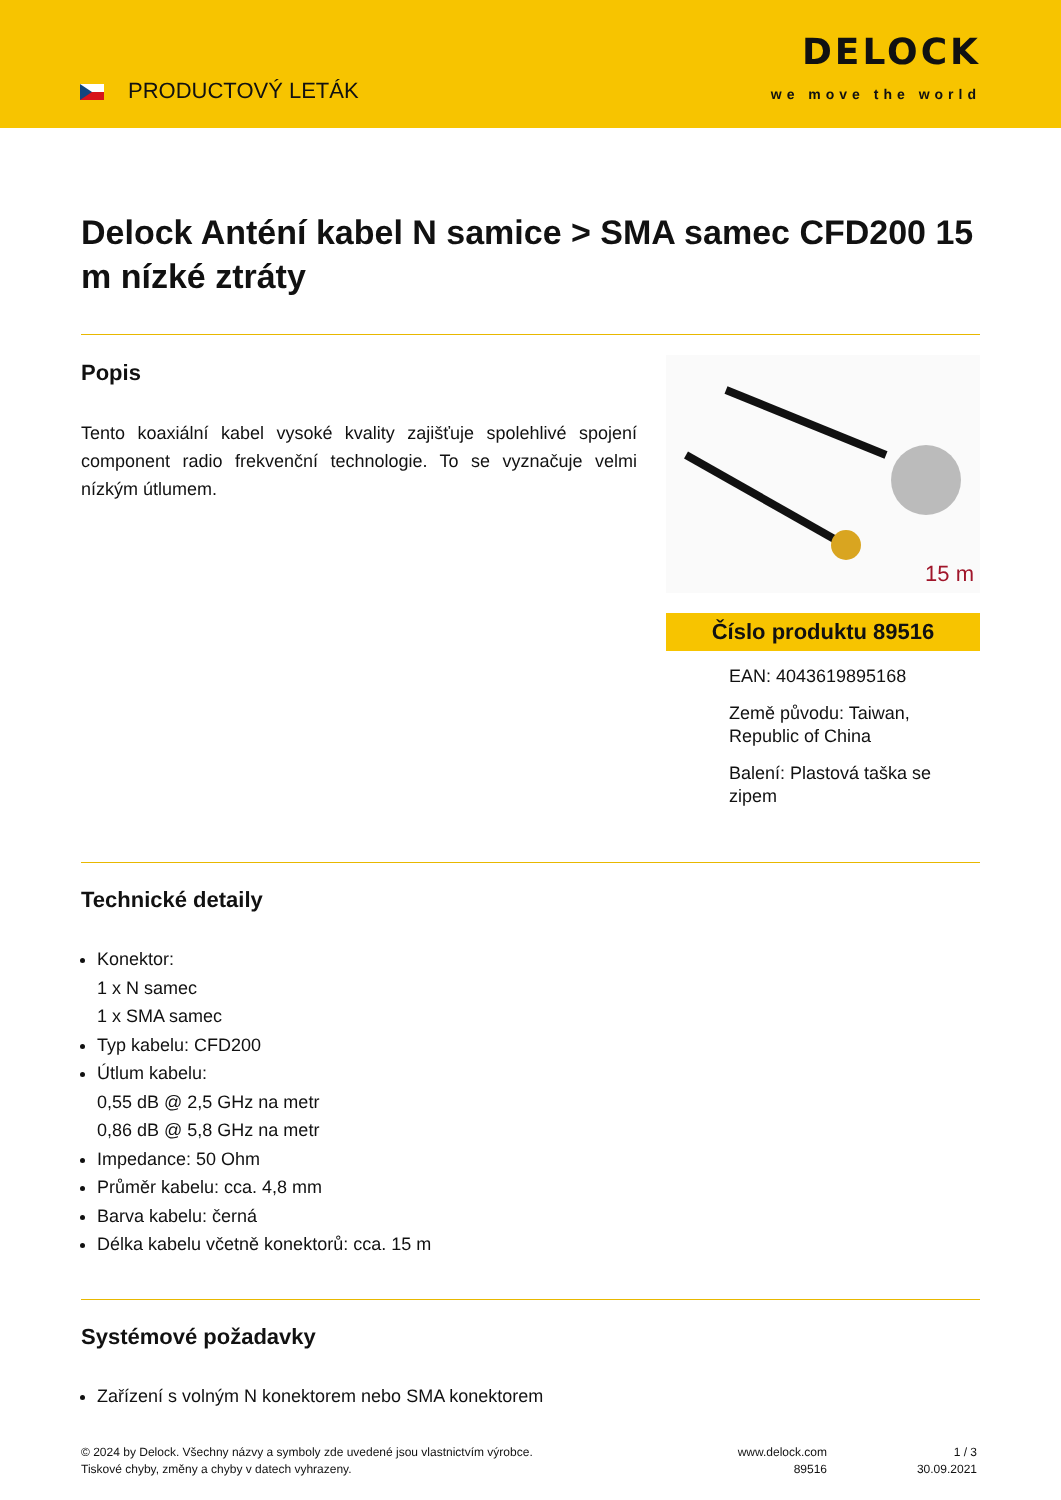PRODUCTOVÝ LETÁK
DELOCK
we move the world
Delock Anténí kabel N samice > SMA samec CFD200 15 m nízké ztráty
Popis
Tento koaxiální kabel vysoké kvality zajišťuje spolehlivé spojení component radio frekvenční technologie. To se vyznačuje velmi nízkým útlumem.
15 m
Číslo produktu 89516
EAN: 4043619895168
Země původu: Taiwan, Republic of China
Balení: Plastová taška se zipem
Technické detaily
Konektor:
1 x N samec
1 x SMA samec
Typ kabelu: CFD200
Útlum kabelu:
0,55 dB @ 2,5 GHz na metr
0,86 dB @ 5,8 GHz na metr
Impedance: 50 Ohm
Průměr kabelu: cca. 4,8 mm
Barva kabelu: černá
Délka kabelu včetně konektorů: cca. 15 m
Systémové požadavky
Zařízení s volným N konektorem nebo SMA konektorem
© 2024 by Delock. Všechny názvy a symboly zde uvedené jsou vlastnictvím výrobce.
Tiskové chyby, změny a chyby v datech vyhrazeny.
www.delock.com
89516
1 / 3
30.09.2021